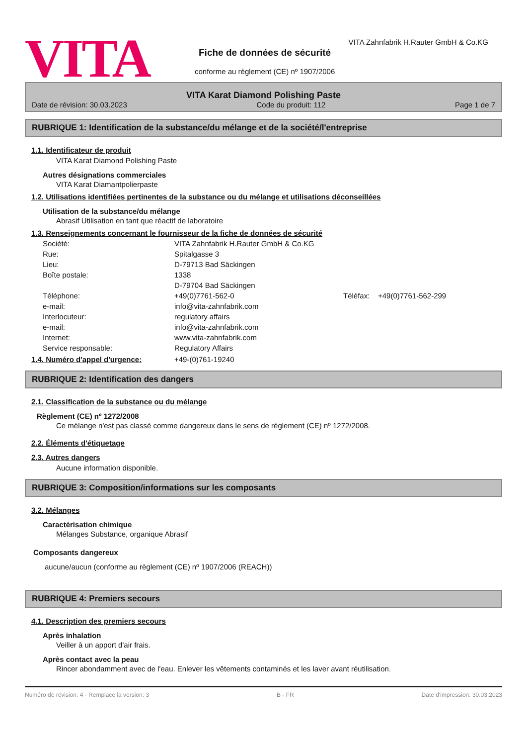VITA
VITA Zahnfabrik H.Rauter GmbH & Co.KG
Fiche de données de sécurité
conforme au règlement (CE) nº 1907/2006
VITA Karat Diamond Polishing Paste
Date de révision: 30.03.2023 Code du produit: 112 Page 1 de 7
RUBRIQUE 1: Identification de la substance/du mélange et de la société/l'entreprise
1.1. Identificateur de produit
VITA Karat Diamond Polishing Paste
Autres désignations commerciales
VITA Karat Diamantpolierpaste
1.2. Utilisations identifiées pertinentes de la substance ou du mélange et utilisations déconseillées
Utilisation de la substance/du mélange
Abrasif Utilisation en tant que réactif de laboratoire
1.3. Renseignements concernant le fournisseur de la fiche de données de sécurité
Société: VITA Zahnfabrik H.Rauter GmbH & Co.KG Rue: Spitalgasse 3 Lieu: D-79713 Bad Säckingen Boîte postale: 1338 D-79704 Bad Säckingen Téléphone: +49(0)7761-562-0 Téléfax: +49(0)7761-562-299 e-mail: info@vita-zahnfabrik.com Interlocuteur: regulatory affairs e-mail: info@vita-zahnfabrik.com Internet: www.vita-zahnfabrik.com Service responsable: Regulatory Affairs
1.4. Numéro d'appel d'urgence: +49-(0)761-19240
RUBRIQUE 2: Identification des dangers
2.1. Classification de la substance ou du mélange
Règlement (CE) nº 1272/2008
Ce mélange n'est pas classé comme dangereux dans le sens de règlement (CE) nº 1272/2008.
2.2. Éléments d'étiquetage
2.3. Autres dangers
Aucune information disponible.
RUBRIQUE 3: Composition/informations sur les composants
3.2. Mélanges
Caractérisation chimique
Mélanges Substance, organique Abrasif
Composants dangereux
aucune/aucun (conforme au règlement (CE) nº 1907/2006 (REACH))
RUBRIQUE 4: Premiers secours
4.1. Description des premiers secours
Après inhalation
Veiller à un apport d'air frais.
Après contact avec la peau
Rincer abondamment avec de l'eau. Enlever les vêtements contaminés et les laver avant réutilisation.
Numéro de révision: 4 - Remplace la version: 3 B - FR Date d'impression: 30.03.2023